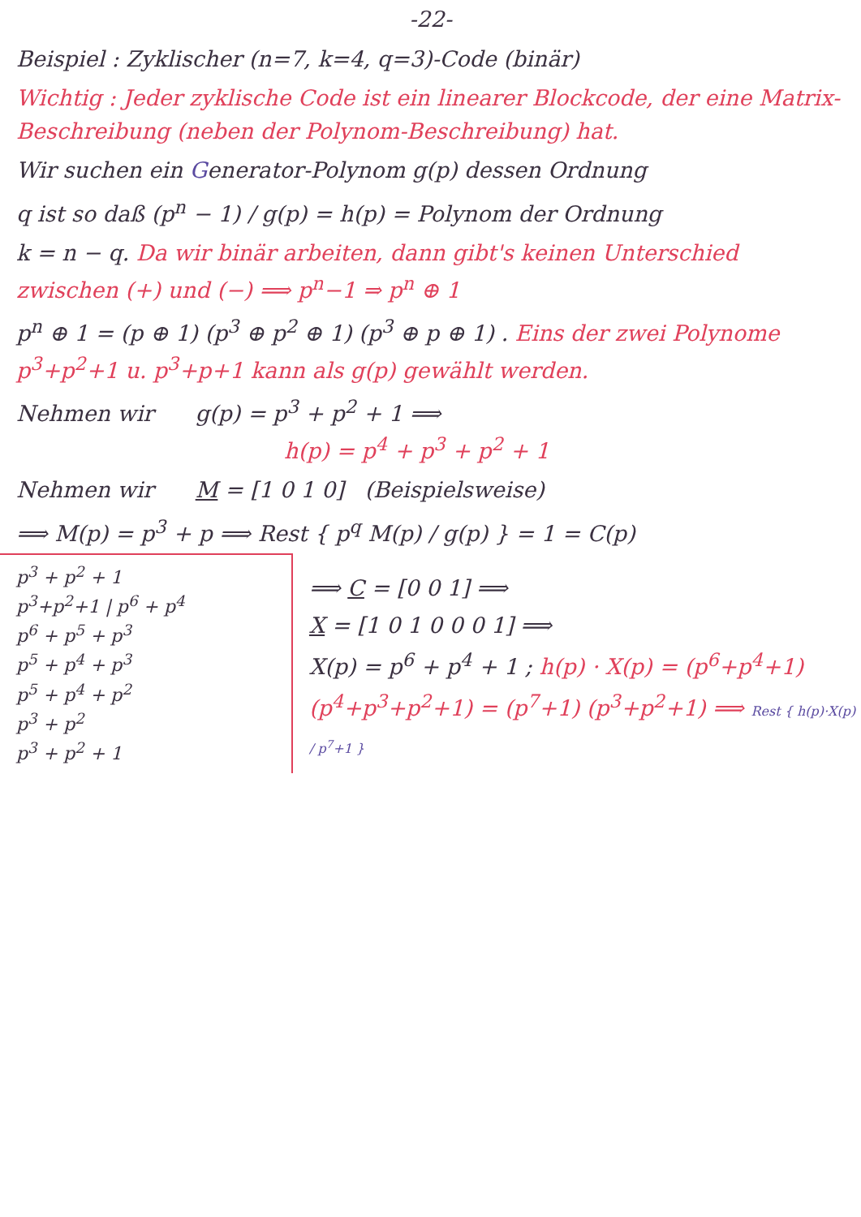-22-
Beispiel : Zyklischer (n=7, k=4, q=3)-Code (binär)
Wichtig : Jeder zyklische Code ist ein linearer Blockcode, der eine Matrix-Beschreibung (neben der Polynom-Beschreibung) hat.
Wir suchen ein Generator-Polynom g(p) dessen Ordnung
q ist so daß (p<sup>n</sup> − 1) / g(p) = h(p) = Polynom der Ordnung
k = n − q. Da wir binär arbeiten, dann gibt's keinen Unterschied zwischen (+) und (−) ⟹ p<sup>n</sup>−1 ⇒ p<sup>n</sup> ⊕ 1
p<sup>n</sup> ⊕ 1 = (p ⊕ 1) (p<sup>3</sup> ⊕ p<sup>2</sup> ⊕ 1) (p<sup>3</sup> ⊕ p ⊕ 1) . Eins der zwei Polynome p<sup>3</sup>+p<sup>2</sup>+1 u. p<sup>3</sup>+p+1 kann als g(p) gewählt werden.
Nehmen wir g(p) = p<sup>3</sup> + p<sup>2</sup> + 1 ⟹
h(p) = p<sup>4</sup> + p<sup>3</sup> + p<sup>2</sup> + 1
Nehmen wir M = [1 0 1 0] (Beispielsweise)
⟹ M(p) = p<sup>3</sup> + p ⟹ Rest { p<sup>q</sup> M(p) / g(p) } = 1 = C(p)
p<sup>3</sup> + p<sup>2</sup> + 1
p<sup>3</sup>+p<sup>2</sup>+1 | p<sup>6</sup> + p<sup>4</sup>
p<sup>6</sup> + p<sup>5</sup> + p<sup>3</sup>
p<sup>5</sup> + p<sup>4</sup> + p<sup>3</sup>
p<sup>5</sup> + p<sup>4</sup> + p<sup>2</sup>
p<sup>3</sup> + p<sup>2</sup>
p<sup>3</sup> + p<sup>2</sup> + 1
⟹ C = [0 0 1] ⟹
X = [1 0 1 0 0 0 1] ⟹
X(p) = p<sup>6</sup> + p<sup>4</sup> + 1 ; h(p) · X(p) = (p<sup>6</sup>+p<sup>4</sup>+1)
(p<sup>4</sup>+p<sup>3</sup>+p<sup>2</sup>+1) = (p<sup>7</sup>+1) (p<sup>3</sup>+p<sup>2</sup>+1) ⟹ Rest { h(p)·X(p) / p<sup>7</sup>+1 }